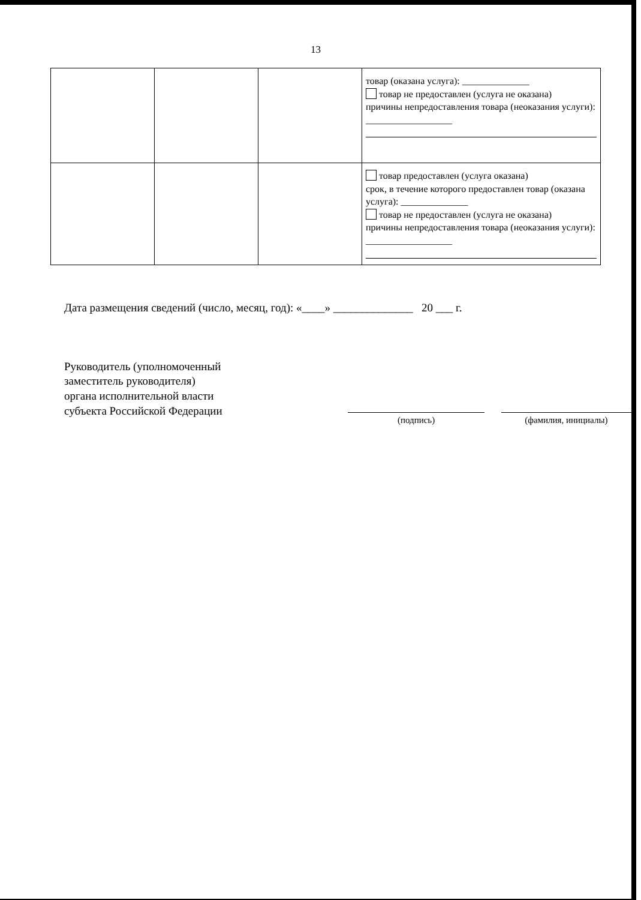13
| | | | товар (оказана услуга): ______________ товар не предоставлен (услуга не оказана) причины непредоставления товара (неоказания услуги): __________________ |
| | | | товар предоставлен (услуга оказана) срок, в течение которого предоставлен товар (оказана услуга): ______________ товар не предоставлен (услуга не оказана) причины непредоставления товара (неоказания услуги): __________________ |
Дата размещения сведений (число, месяц, год): «____» ______________ 20 ___ г.
Руководитель (уполномоченный
заместитель руководителя)
органа исполнительной власти
субъекта Российской Федерации
(подпись) (фамилия, инициалы)